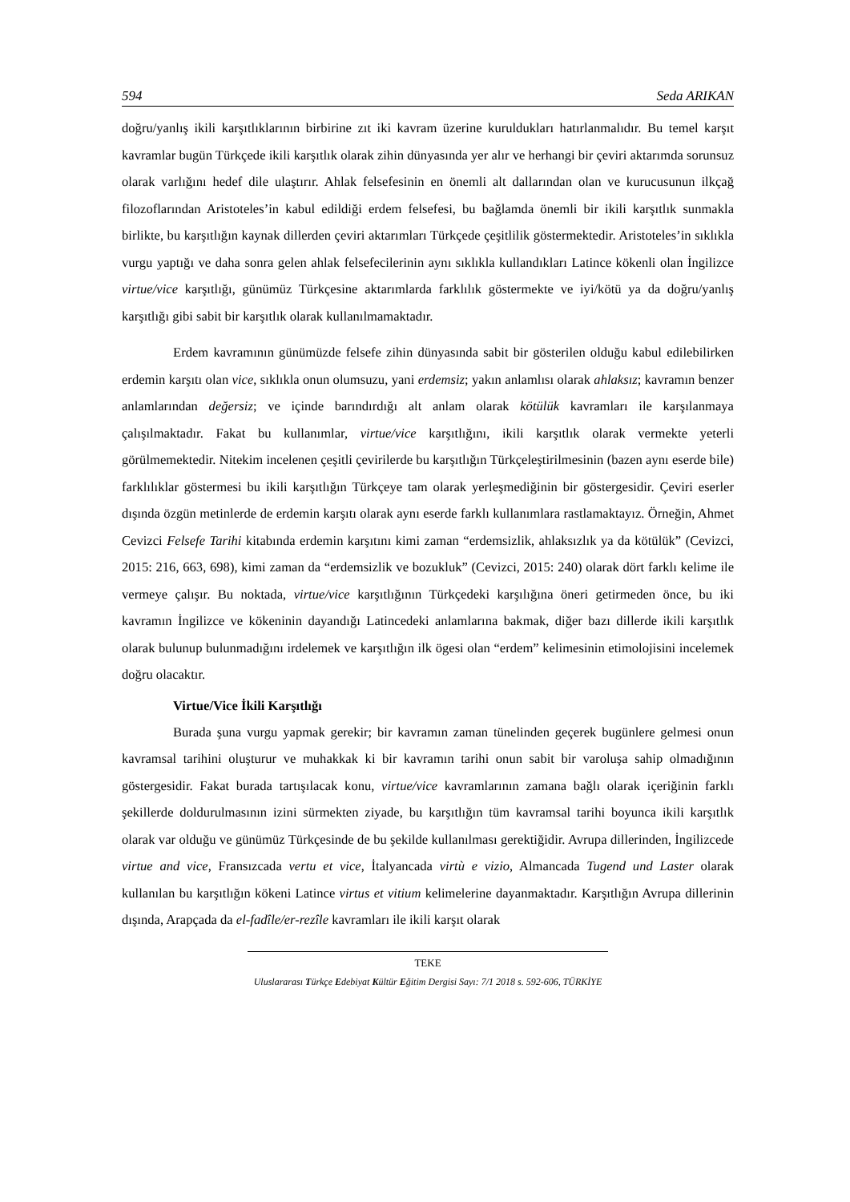594 Seda ARIKAN
doğru/yanlış ikili karşıtlıklarının birbirine zıt iki kavram üzerine kuruldukları hatırlanmalıdır. Bu temel karşıt kavramlar bugün Türkçede ikili karşıtlık olarak zihin dünyasında yer alır ve herhangi bir çeviri aktarımda sorunsuz olarak varlığını hedef dile ulaştırır. Ahlak felsefesinin en önemli alt dallarından olan ve kurucusunun ilkçağ filozoflarından Aristoteles’in kabul edildiği erdem felsefesi, bu bağlamda önemli bir ikili karşıtlık sunmakla birlikte, bu karşıtlığın kaynak dillerden çeviri aktarımları Türkçede çeşitlilik göstermektedir. Aristoteles’in sıklıkla vurgu yaptığı ve daha sonra gelen ahlak felsefecilerinin aynı sıklıkla kullandıkları Latince kökenli olan İngilizce virtue/vice karşıtlığı, günümüz Türkçesine aktarımlarda farklılık göstermekte ve iyi/kötü ya da doğru/yanlış karşıtlığı gibi sabit bir karşıtlık olarak kullanılmamaktadır.
Erdem kavramının günümüzde felsefe zihin dünyasında sabit bir gösterilen olduğu kabul edilebilirken erdemin karşıtı olan vice, sıklıkla onun olumsuzu, yani erdemsiz; yakın anlamlısı olarak ahlaksız; kavramın benzer anlamlarından değersiz; ve içinde barındırdığı alt anlam olarak kötülük kavramları ile karşılanmaya çalışılmaktadır. Fakat bu kullanımlar, virtue/vice karşıtlığını, ikili karşıtlık olarak vermekte yeterli görülmemektedir. Nitekim incelenen çeşitli çevirilerde bu karşıtlığın Türkçeleştirilmesinin (bazen aynı eserde bile) farklılıklar göstermesi bu ikili karşıtlığın Türkçeye tam olarak yerleşmediğinin bir göstergesidir. Çeviri eserler dışında özgün metinlerde de erdemin karşıtı olarak aynı eserde farklı kullanımlara rastlamaktayız. Örneğin, Ahmet Cevizci Felsefe Tarihi kitabında erdemin karşıtını kimi zaman “erdemsizlik, ahlaksızlık ya da kötülük” (Cevizci, 2015: 216, 663, 698), kimi zaman da “erdemsizlik ve bozukluk” (Cevizci, 2015: 240) olarak dört farklı kelime ile vermeye çalışır. Bu noktada, virtue/vice karşıtlığının Türkçedeki karşılığına öneri getirmeden önce, bu iki kavramın İngilizce ve kökeninin dayandığı Latincedeki anlamlarına bakmak, diğer bazı dillerde ikili karşıtlık olarak bulunup bulunmadığını irdelemek ve karşıtlığın ilk ögesi olan “erdem” kelimesinin etimolojisini incelemek doğru olacaktır.
Virtue/Vice İkili Karşıtlığı
Burada şuna vurgu yapmak gerekir; bir kavramın zaman tünelinden geçerek bugünlere gelmesi onun kavramsal tarihini oluşturur ve muhakkak ki bir kavramın tarihi onun sabit bir varoluşa sahip olmadığının göstergesidir. Fakat burada tartışılacak konu, virtue/vice kavramlarının zamana bağlı olarak içeriğinin farklı şekillerde doldurulmasının izini sürmekten ziyade, bu karşıtlığın tüm kavramsal tarihi boyunca ikili karşıtlık olarak var olduğu ve günümüz Türkçesinde de bu şekilde kullanılması gerektiğidir. Avrupa dillerinden, İngilizcede virtue and vice, Fransızcada vertu et vice, İtalyancada virtù e vizio, Almancada Tugend und Laster olarak kullanılan bu karşıtlığın kökeni Latince virtus et vitium kelimelerine dayanmaktadır. Karşıtlığın Avrupa dillerinin dışında, Arapçada da el-fadîle/er-rezîle kavramları ile ikili karşıt olarak
TEKE
Uluslararası Türkçe Edebiyat Kültür Eğitim Dergisi Sayı: 7/1 2018 s. 592-606, TÜRKİYE